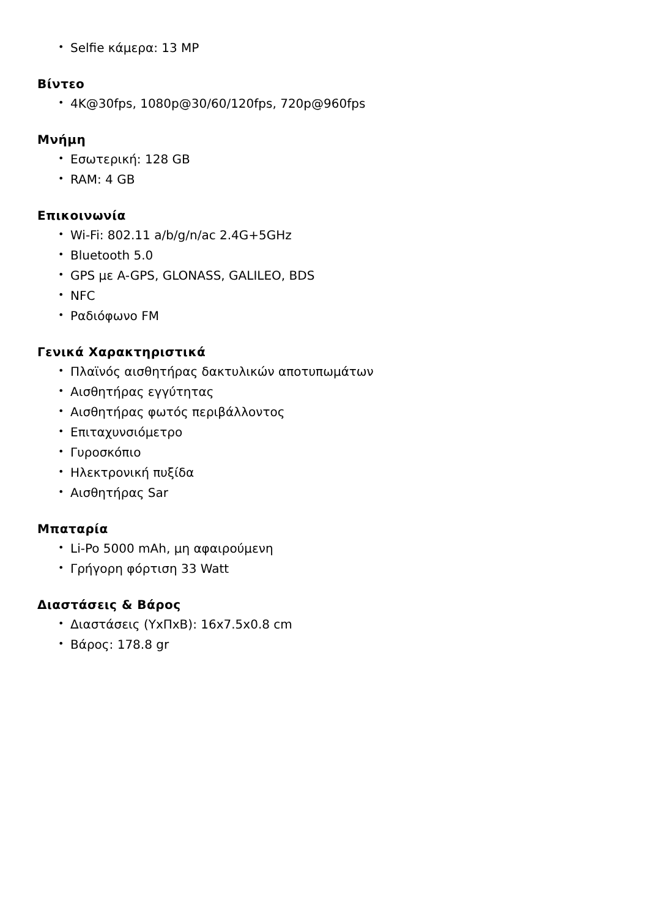• Selfie κάμερα: 13 MP
Βίντεο
• 4K@30fps, 1080p@30/60/120fps, 720p@960fps
Μνήμη
• Εσωτερική: 128 GB
• RAM: 4 GB
Επικοινωνία
• Wi-Fi: 802.11 a/b/g/n/ac 2.4G+5GHz
• Bluetooth 5.0
• GPS με A-GPS, GLONASS, GALILEO, BDS
• NFC
• Ραδιόφωνο FM
Γενικά Χαρακτηριστικά
• Πλαϊνός αισθητήρας δακτυλικών αποτυπωμάτων
• Αισθητήρας εγγύτητας
• Αισθητήρας φωτός περιβάλλοντος
• Επιταχυνσιόμετρο
• Γυροσκόπιο
• Ηλεκτρονική πυξίδα
• Αισθητήρας Sar
Μπαταρία
• Li-Po 5000 mAh, μη αφαιρούμενη
• Γρήγορη φόρτιση 33 Watt
Διαστάσεις & Βάρος
• Διαστάσεις (ΥxΠxΒ): 16x7.5x0.8 cm
• Βάρος: 178.8 gr